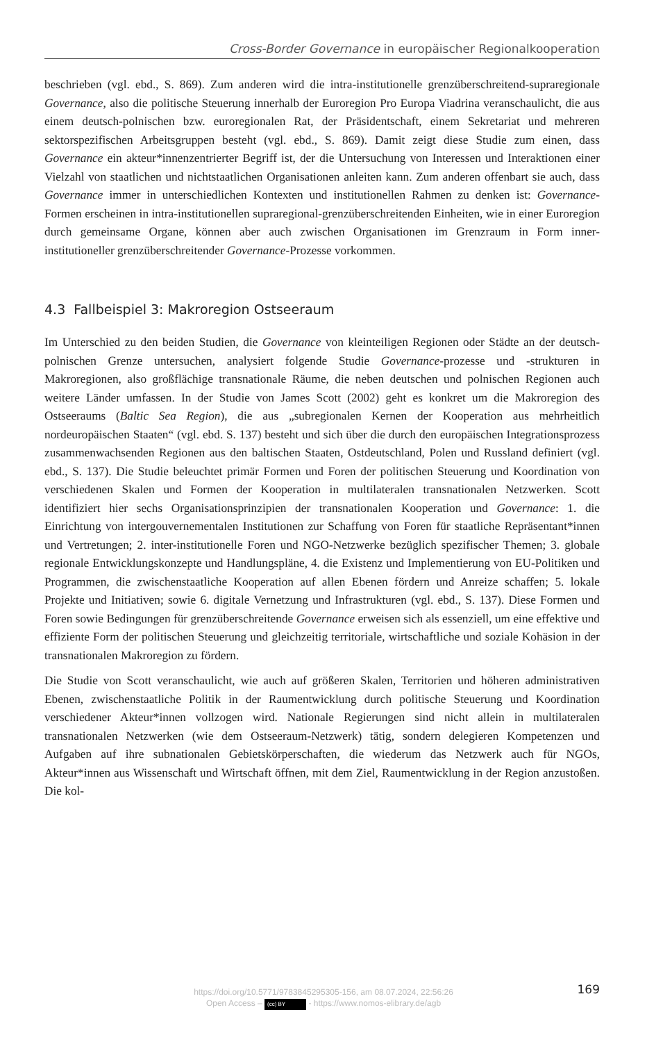Cross-Border Governance in europäischer Regionalkooperation
beschrieben (vgl. ebd., S. 869). Zum anderen wird die intra-institutionelle grenzüberschreitend-supraregionale Governance, also die politische Steuerung innerhalb der Euroregion Pro Europa Viadrina veranschaulicht, die aus einem deutsch-polnischen bzw. euroregionalen Rat, der Präsidentschaft, einem Sekretariat und mehreren sektorspezifischen Arbeitsgruppen besteht (vgl. ebd., S. 869). Damit zeigt diese Studie zum einen, dass Governance ein akteur*innenzentrierter Begriff ist, der die Untersuchung von Interessen und Interaktionen einer Vielzahl von staatlichen und nichtstaatlichen Organisationen anleiten kann. Zum anderen offenbart sie auch, dass Governance immer in unterschiedlichen Kontexten und institutionellen Rahmen zu denken ist: Governance-Formen erscheinen in intra-institutionellen supraregional-grenzüberschreitenden Einheiten, wie in einer Euroregion durch gemeinsame Organe, können aber auch zwischen Organisationen im Grenzraum in Form inner-institutioneller grenzüberschreitender Governance-Prozesse vorkommen.
4.3 Fallbeispiel 3: Makroregion Ostseeraum
Im Unterschied zu den beiden Studien, die Governance von kleinteiligen Regionen oder Städte an der deutsch-polnischen Grenze untersuchen, analysiert folgende Studie Governance-prozesse und -strukturen in Makroregionen, also großflächige transnationale Räume, die neben deutschen und polnischen Regionen auch weitere Länder umfassen. In der Studie von James Scott (2002) geht es konkret um die Makroregion des Ostseeraums (Baltic Sea Region), die aus „subregionalen Kernen der Kooperation aus mehrheitlich nordeuropäischen Staaten“ (vgl. ebd. S. 137) besteht und sich über die durch den europäischen Integrationsprozess zusammenwachsenden Regionen aus den baltischen Staaten, Ostdeutschland, Polen und Russland definiert (vgl. ebd., S. 137). Die Studie beleuchtet primär Formen und Foren der politischen Steuerung und Koordination von verschiedenen Skalen und Formen der Kooperation in multilateralen transnationalen Netzwerken. Scott identifiziert hier sechs Organisationsprinzipien der transnationalen Kooperation und Governance: 1. die Einrichtung von intergouvernementalen Institutionen zur Schaffung von Foren für staatliche Repräsentant*innen und Vertretungen; 2. inter-institutionelle Foren und NGO-Netzwerke bezüglich spezifischer Themen; 3. globale regionale Entwicklungskonzepte und Handlungspläne, 4. die Existenz und Implementierung von EU-Politiken und Programmen, die zwischenstaatliche Kooperation auf allen Ebenen fördern und Anreize schaffen; 5. lokale Projekte und Initiativen; sowie 6. digitale Vernetzung und Infrastrukturen (vgl. ebd., S. 137). Diese Formen und Foren sowie Bedingungen für grenzüberschreitende Governance erweisen sich als essenziell, um eine effektive und effiziente Form der politischen Steuerung und gleichzeitig territoriale, wirtschaftliche und soziale Kohäsion in der transnationalen Makroregion zu fördern.
Die Studie von Scott veranschaulicht, wie auch auf größeren Skalen, Territorien und höheren administrativen Ebenen, zwischenstaatliche Politik in der Raumentwicklung durch politische Steuerung und Koordination verschiedener Akteur*innen vollzogen wird. Nationale Regierungen sind nicht allein in multilateralen transnationalen Netzwerken (wie dem Ostseeraum-Netzwerk) tätig, sondern delegieren Kompetenzen und Aufgaben auf ihre subnationalen Gebietskörperschaften, die wiederum das Netzwerk auch für NGOs, Akteur*innen aus Wissenschaft und Wirtschaft öffnen, mit dem Ziel, Raumentwicklung in der Region anzustoßen. Die kol-
https://doi.org/10.5771/9783845295305-156, am 08.07.2024, 22:56:26
Open Access – (cc) BY - https://www.nomos-elibrary.de/agb
169